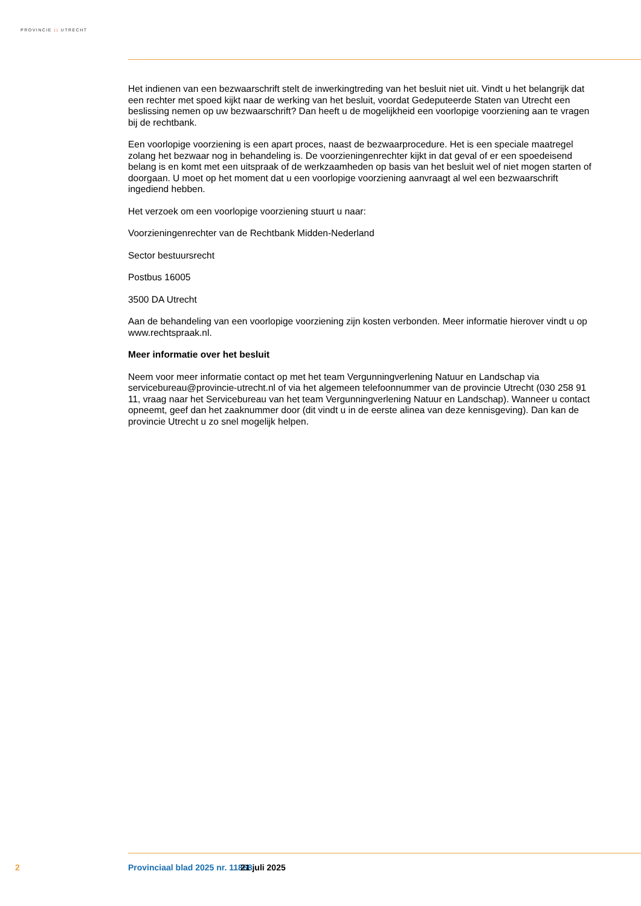PROVINCIE :: UTRECHT
Het indienen van een bezwaarschrift stelt de inwerkingtreding van het besluit niet uit. Vindt u het belangrijk dat een rechter met spoed kijkt naar de werking van het besluit, voordat Gedeputeerde Staten van Utrecht een beslissing nemen op uw bezwaarschrift? Dan heeft u de mogelijkheid een voorlopige voorziening aan te vragen bij de rechtbank.
Een voorlopige voorziening is een apart proces, naast de bezwaarprocedure. Het is een speciale maatregel zolang het bezwaar nog in behandeling is. De voorzieningenrechter kijkt in dat geval of er een spoedeisend belang is en komt met een uitspraak of de werkzaamheden op basis van het besluit wel of niet mogen starten of doorgaan. U moet op het moment dat u een voorlopige voorziening aanvraagt al wel een bezwaarschrift ingediend hebben.
Het verzoek om een voorlopige voorziening stuurt u naar:
Voorzieningenrechter van de Rechtbank Midden-Nederland
Sector bestuursrecht
Postbus 16005
3500 DA Utrecht
Aan de behandeling van een voorlopige voorziening zijn kosten verbonden. Meer informatie hierover vindt u op www.rechtspraak.nl.
Meer informatie over het besluit
Neem voor meer informatie contact op met het team Vergunningverlening Natuur en Landschap via servicebureau@provincie-utrecht.nl of via het algemeen telefoonnummer van de provincie Utrecht (030 258 91 11, vraag naar het Servicebureau van het team Vergunningverlening Natuur en Landschap). Wanneer u contact opneemt, geef dan het zaaknummer door (dit vindt u in de eerste alinea van deze kennisgeving). Dan kan de provincie Utrecht u zo snel mogelijk helpen.
2 Provinciaal blad 2025 nr. 11868 21 juli 2025